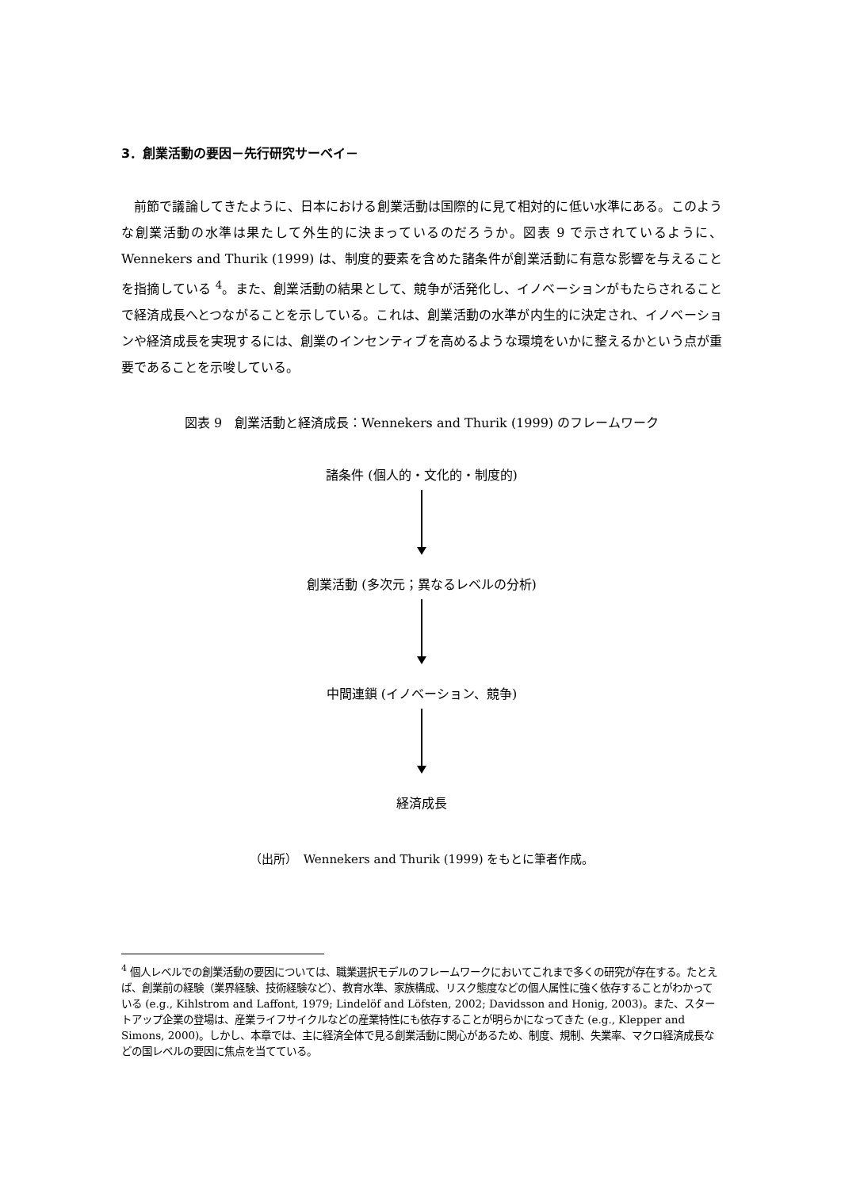3．創業活動の要因－先行研究サーベイ－
前節で議論してきたように、日本における創業活動は国際的に見て相対的に低い水準にある。このような創業活動の水準は果たして外生的に決まっているのだろうか。図表 9 で示されているように、Wennekers and Thurik (1999) は、制度的要素を含めた諸条件が創業活動に有意な影響を与えることを指摘している <sup>4</sup>。また、創業活動の結果として、競争が活発化し、イノベーションがもたらされることで経済成長へとつながることを示している。これは、創業活動の水準が内生的に決定され、イノベーションや経済成長を実現するには、創業のインセンティブを高めるような環境をいかに整えるかという点が重要であることを示唆している。
図表 9　創業活動と経済成長：Wennekers and Thurik (1999) のフレームワーク
諸条件 (個人的・文化的・制度的)
創業活動 (多次元；異なるレベルの分析)
中間連鎖 (イノベーション、競争)
経済成長
（出所）　Wennekers and Thurik (1999) をもとに筆者作成。
<sup>4</sup> 個人レベルでの創業活動の要因については、職業選択モデルのフレームワークにおいてこれまで多くの研究が存在する。たとえば、創業前の経験（業界経験、技術経験など）、教育水準、家族構成、リスク態度などの個人属性に強く依存することがわかっている (e.g., Kihlstrom and Laffont, 1979; Lindelöf and Löfsten, 2002; Davidsson and Honig, 2003)。また、スタートアップ企業の登場は、産業ライフサイクルなどの産業特性にも依存することが明らかになってきた (e.g., Klepper and Simons, 2000)。しかし、本章では、主に経済全体で見る創業活動に関心があるため、制度、規制、失業率、マクロ経済成長などの国レベルの要因に焦点を当てている。